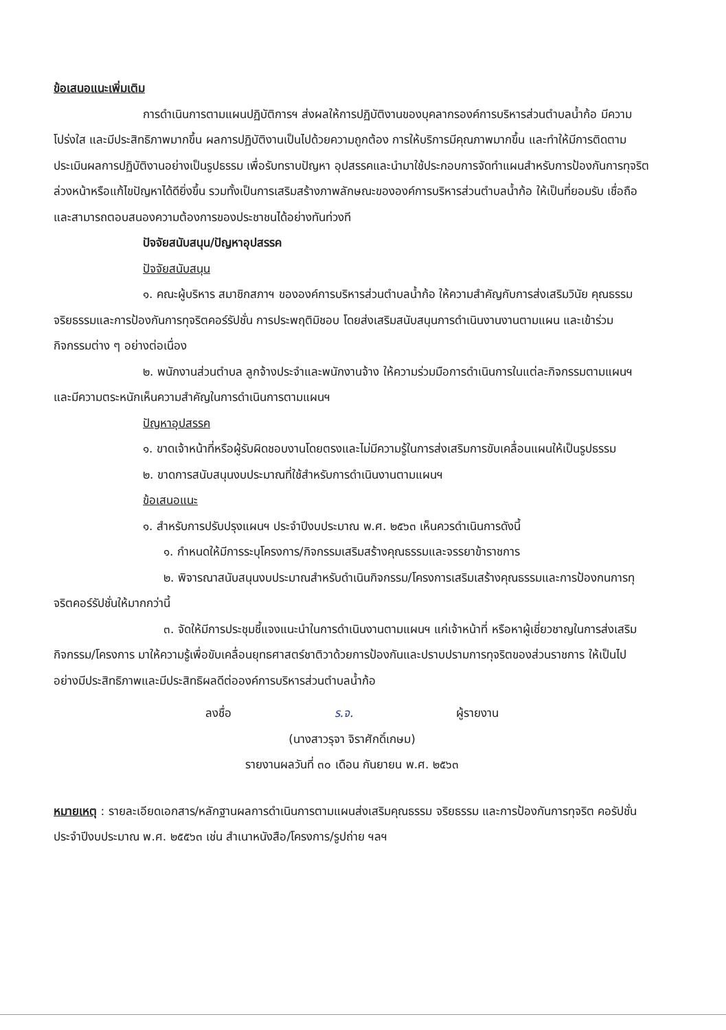ข้อเสนอแนะเพิ่มเติม
การดำเนินการตามแผนปฏิบัติการฯ ส่งผลให้การปฏิบัติงานของบุคลากรองค์การบริหารส่วนตำบลน้ำก้อ มีความโปร่งใส และมีประสิทธิภาพมากขึ้น ผลการปฏิบัติงานเป็นไปด้วยความถูกต้อง การให้บริการมีคุณภาพมากขึ้น และทำให้มีการติดตามประเมินผลการปฏิบัติงานอย่างเป็นรูปธรรม เพื่อรับทราบปัญหา อุปสรรคและนำมาใช้ประกอบการจัดทำแผนสำหรับการป้องกันการทุจริตล่วงหน้าหรือแก้ไขปัญหาได้ดียิ่งขึ้น รวมทั้งเป็นการเสริมสร้างภาพลักษณะขององค์การบริหารส่วนตำบลน้ำก้อ ให้เป็นที่ยอมรับ เชื่อถือและสามารถตอบสนองความต้องการของประชาชนได้อย่างทันท่วงที
ปัจจัยสนับสนุน/ปัญหาอุปสรรค
ปัจจัยสนับสนุน
๑. คณะผู้บริหาร สมาชิกสภาฯ ขององค์การบริหารส่วนตำบลน้ำก้อ ให้ความสำคัญกับการส่งเสริมวินัย คุณธรรม จริยธรรมและการป้องกันการทุจริตคอร์รัปชั่น การประพฤติมิชอบ โดยส่งเสริมสนับสนุนการดำเนินงานงานตามแผน และเข้าร่วมกิจกรรมต่าง ๆ อย่างต่อเนื่อง
๒. พนักงานส่วนตำบล ลูกจ้างประจำและพนักงานจ้าง ให้ความร่วมมือการดำเนินการในแต่ละกิจกรรมตามแผนฯ และมีความตระหนักเห็นความสำคัญในการดำเนินการตามแผนฯ
ปัญหาอุปสรรค
๑. ขาดเจ้าหน้าที่หรือผู้รับผิดชอบงานโดยตรงและไม่มีความรู้ในการส่งเสริมการขับเคลื่อนแผนให้เป็นรูปธรรม
๒. ขาดการสนับสนุนงบประมาณที่ใช้สำหรับการดำเนินงานตามแผนฯ
ข้อเสนอแนะ
๑. สำหรับการปรับปรุงแผนฯ ประจำปีงบประมาณ พ.ศ. ๒๕๖๓ เห็นควรดำเนินการดังนี้
๑. กำหนดให้มีการระบุโครงการ/กิจกรรมเสริมสร้างคุณธรรมและจรรยาข้าราชการ
๒. พิจารณาสนับสนุนงบประมาณสำหรับดำเนินกิจกรรม/โครงการเสริมเสร้างคุณธรรมและการป้องกนการทุจริตคอร์รัปชั่นให้มากกว่านี้
๓. จัดให้มีการประชุมชี้แจงแนะนำในการดำเนินงานตามแผนฯ แก่เจ้าหน้าที่ หรือหาผู้เชี่ยวชาญในการส่งเสริมกิจกรรม/โครงการ มาให้ความรู้เพื่อขับเคลื่อนยุทธศาสตร์ชาติวาด้วยการป้องกันและปราบปรามการทุจริตของส่วนราชการ ให้เป็นไปอย่างมีประสิทธิภาพและมีประสิทธิผลดีต่อองค์การบริหารส่วนตำบลน้ำก้อ
ลงชื่อ ร.จ. ผู้รายงาน
(นางสาวรุจา จิราศักดิ์เกษม)
รายงานผลวันที่ ๓๐ เดือน กันยายน พ.ศ. ๒๕๖๓
หมายเหตุ : รายละเอียดเอกสาร/หลักฐานผลการดำเนินการตามแผนส่งเสริมคุณธรรม จริยธรรม และการป้องกันการทุจริต คอรัปชั่น ประจำปีงบประมาณ พ.ศ. ๒๕๕๖๓ เช่น สำเนาหนังสือ/โครงการ/รูปถ่าย ฯลฯ